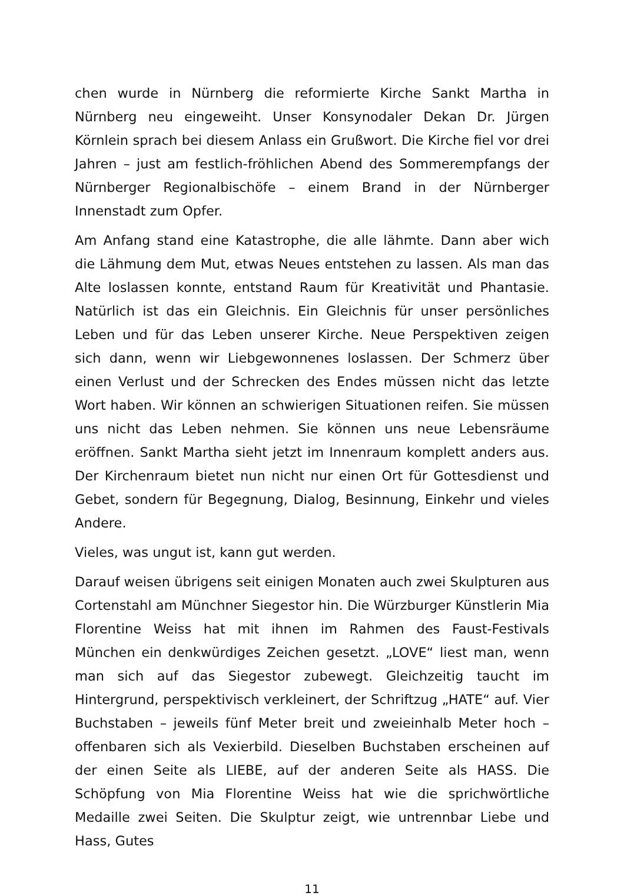chen wurde in Nürnberg die reformierte Kirche Sankt Martha in Nürnberg neu eingeweiht. Unser Konsynodaler Dekan Dr. Jürgen Körnlein sprach bei diesem Anlass ein Grußwort. Die Kirche fiel vor drei Jahren – just am festlich-fröhlichen Abend des Sommerempfangs der Nürnberger Regionalbischöfe – einem Brand in der Nürnberger Innenstadt zum Opfer.
Am Anfang stand eine Katastrophe, die alle lähmte. Dann aber wich die Lähmung dem Mut, etwas Neues entstehen zu lassen. Als man das Alte loslassen konnte, entstand Raum für Kreativität und Phantasie. Natürlich ist das ein Gleichnis. Ein Gleichnis für unser persönliches Leben und für das Leben unserer Kirche. Neue Perspektiven zeigen sich dann, wenn wir Liebgewonnenes loslassen. Der Schmerz über einen Verlust und der Schrecken des Endes müssen nicht das letzte Wort haben. Wir können an schwierigen Situationen reifen. Sie müssen uns nicht das Leben nehmen. Sie können uns neue Lebensräume eröffnen. Sankt Martha sieht jetzt im Innenraum komplett anders aus. Der Kirchenraum bietet nun nicht nur einen Ort für Gottesdienst und Gebet, sondern für Begegnung, Dialog, Besinnung, Einkehr und vieles Andere.
Vieles, was ungut ist, kann gut werden.
Darauf weisen übrigens seit einigen Monaten auch zwei Skulpturen aus Cortenstahl am Münchner Siegestor hin. Die Würzburger Künstlerin Mia Florentine Weiss hat mit ihnen im Rahmen des Faust-Festivals München ein denkwürdiges Zeichen gesetzt. „LOVE“ liest man, wenn man sich auf das Siegestor zubewegt. Gleichzeitig taucht im Hintergrund, perspektivisch verkleinert, der Schriftzug „HATE“ auf. Vier Buchstaben – jeweils fünf Meter breit und zweieinhalb Meter hoch – offenbaren sich als Vexierbild. Dieselben Buchstaben erscheinen auf der einen Seite als LIEBE, auf der anderen Seite als HASS. Die Schöpfung von Mia Florentine Weiss hat wie die sprichwörtliche Medaille zwei Seiten. Die Skulptur zeigt, wie untrennbar Liebe und Hass, Gutes
11